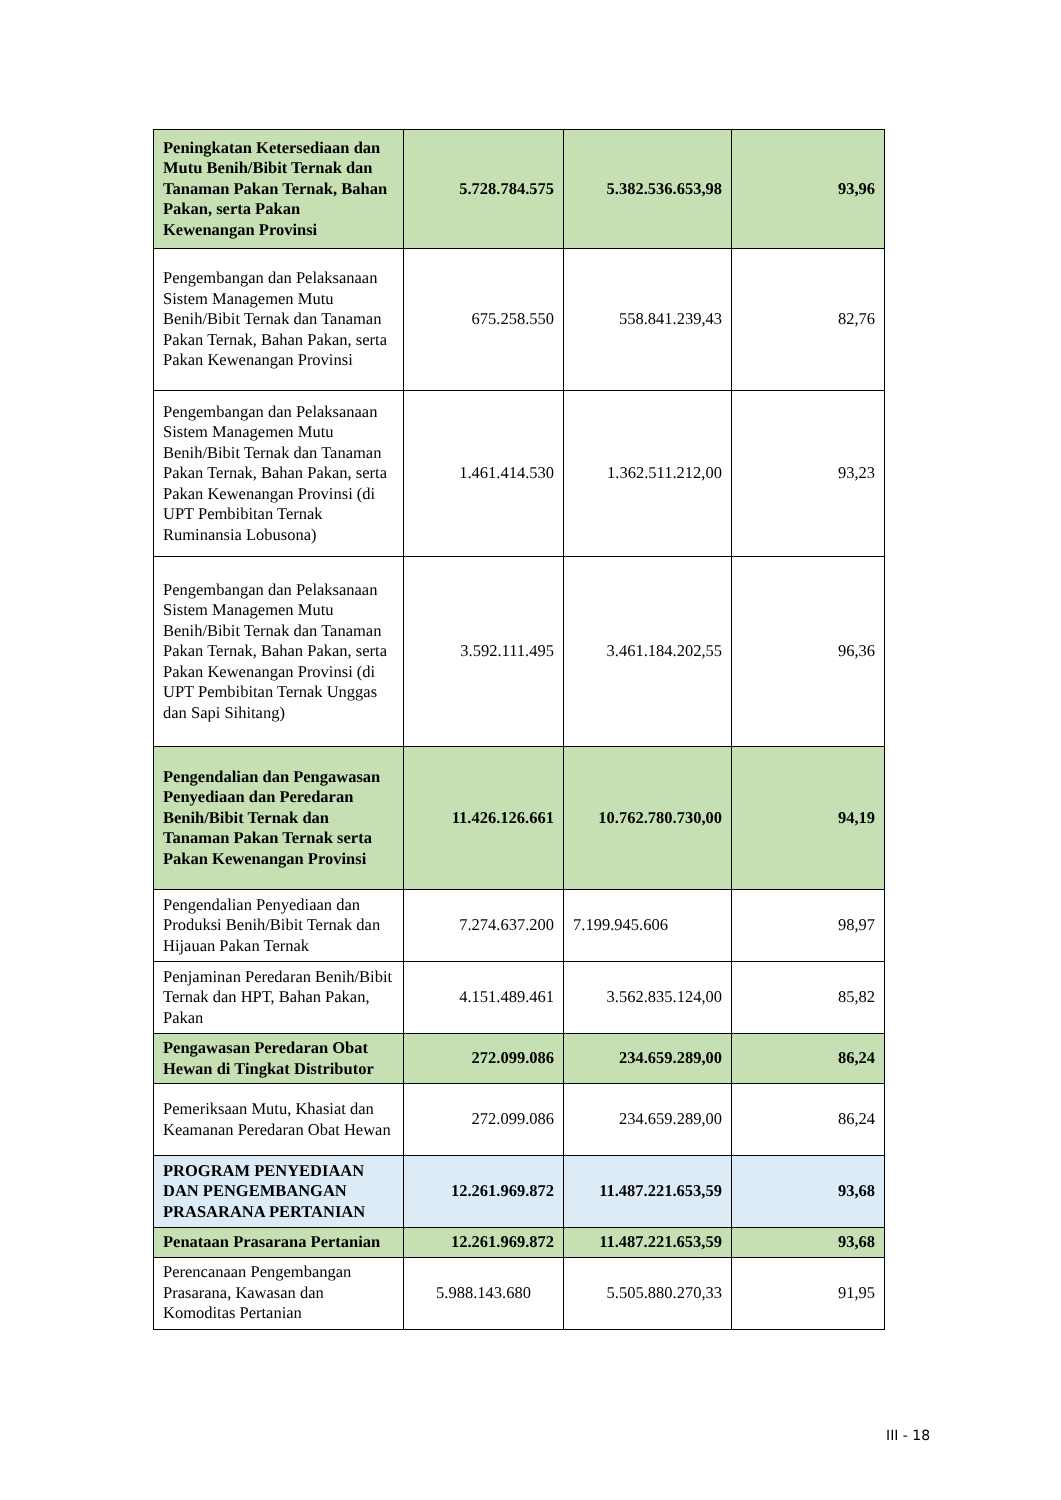| Peningkatan Ketersediaan dan Mutu Benih/Bibit Ternak dan Tanaman Pakan Ternak, Bahan Pakan, serta Pakan Kewenangan Provinsi | 5.728.784.575 | 5.382.536.653,98 | 93,96 |
| Pengembangan dan Pelaksanaan Sistem Managemen Mutu Benih/Bibit Ternak dan Tanaman Pakan Ternak, Bahan Pakan, serta Pakan Kewenangan Provinsi | 675.258.550 | 558.841.239,43 | 82,76 |
| Pengembangan dan Pelaksanaan Sistem Managemen Mutu Benih/Bibit Ternak dan Tanaman Pakan Ternak, Bahan Pakan, serta Pakan Kewenangan Provinsi (di UPT Pembibitan Ternak Ruminansia Lobusona) | 1.461.414.530 | 1.362.511.212,00 | 93,23 |
| Pengembangan dan Pelaksanaan Sistem Managemen Mutu Benih/Bibit Ternak dan Tanaman Pakan Ternak, Bahan Pakan, serta Pakan Kewenangan Provinsi (di UPT Pembibitan Ternak Unggas dan Sapi Sihitang) | 3.592.111.495 | 3.461.184.202,55 | 96,36 |
| Pengendalian dan Pengawasan Penyediaan dan Peredaran Benih/Bibit Ternak dan Tanaman Pakan Ternak serta Pakan Kewenangan Provinsi | 11.426.126.661 | 10.762.780.730,00 | 94,19 |
| Pengendalian Penyediaan dan Produksi Benih/Bibit Ternak dan Hijauan Pakan Ternak | 7.274.637.200 | 7.199.945.606 | 98,97 |
| Penjaminan Peredaran Benih/Bibit Ternak dan HPT, Bahan Pakan, Pakan | 4.151.489.461 | 3.562.835.124,00 | 85,82 |
| Pengawasan Peredaran Obat Hewan di Tingkat Distributor | 272.099.086 | 234.659.289,00 | 86,24 |
| Pemeriksaan Mutu, Khasiat dan Keamanan Peredaran Obat Hewan | 272.099.086 | 234.659.289,00 | 86,24 |
| PROGRAM PENYEDIAAN DAN PENGEMBANGAN PRASARANA PERTANIAN | 12.261.969.872 | 11.487.221.653,59 | 93,68 |
| Penataan Prasarana Pertanian | 12.261.969.872 | 11.487.221.653,59 | 93,68 |
| Perencanaan Pengembangan Prasarana, Kawasan dan Komoditas Pertanian | 5.988.143.680 | 5.505.880.270,33 | 91,95 |
III - 18